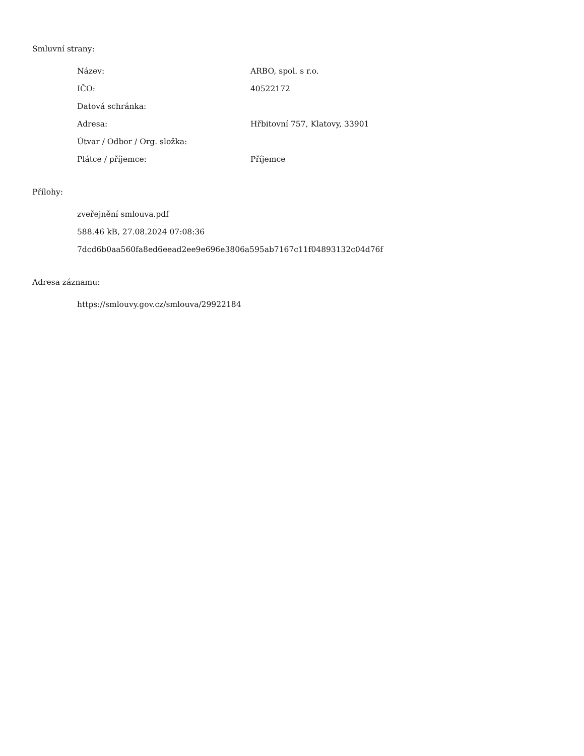Smluvní strany:
| Název: | ARBO, spol. s r.o. |
| IČO: | 40522172 |
| Datová schránka: | |
| Adresa: | Hřbitovní 757, Klatovy, 33901 |
| Útvar / Odbor / Org. složka: | |
| Plátce / příjemce: | Příjemce |
Přílohy:
zveřejnění smlouva.pdf
588.46 kB, 27.08.2024 07:08:36
7dcd6b0aa560fa8ed6eead2ee9e696e3806a595ab7167c11f04893132c04d76f
Adresa záznamu:
https://smlouvy.gov.cz/smlouva/29922184